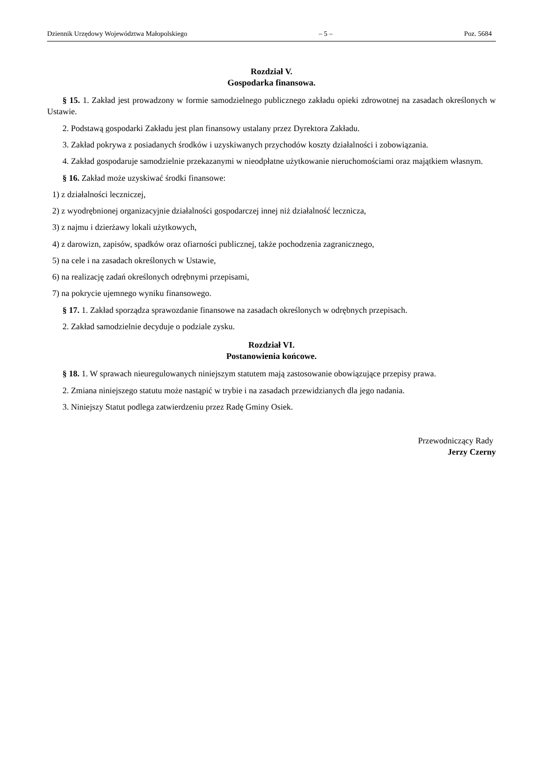Dziennik Urzędowy Województwa Małopolskiego – 5 – Poz. 5684
Rozdział V.
Gospodarka finansowa.
§ 15. 1. Zakład jest prowadzony w formie samodzielnego publicznego zakładu opieki zdrowotnej na zasadach określonych w Ustawie.
2. Podstawą gospodarki Zakładu jest plan finansowy ustalany przez Dyrektora Zakładu.
3. Zakład pokrywa z posiadanych środków i uzyskiwanych przychodów koszty działalności i zobowiązania.
4. Zakład gospodaruje samodzielnie przekazanymi w nieodpłatne użytkowanie nieruchomościami oraz majątkiem własnym.
§ 16. Zakład może uzyskiwać środki finansowe:
1) z działalności leczniczej,
2) z wyodrębnionej organizacyjnie działalności gospodarczej innej niż działalność lecznicza,
3) z najmu i dzierżawy lokali użytkowych,
4) z darowizn, zapisów, spadków oraz ofiarności publicznej, także pochodzenia zagranicznego,
5) na cele i na zasadach określonych w Ustawie,
6) na realizację zadań określonych odrębnymi przepisami,
7) na pokrycie ujemnego wyniku finansowego.
§ 17. 1. Zakład sporządza sprawozdanie finansowe na zasadach określonych w odrębnych przepisach.
2. Zakład samodzielnie decyduje o podziale zysku.
Rozdział VI.
Postanowienia końcowe.
§ 18. 1. W sprawach nieuregulowanych niniejszym statutem mają zastosowanie obowiązujące przepisy prawa.
2. Zmiana niniejszego statutu może nastąpić w trybie i na zasadach przewidzianych dla jego nadania.
3. Niniejszy Statut podlega zatwierdzeniu przez Radę Gminy Osiek.
Przewodniczący Rady
Jerzy Czerny